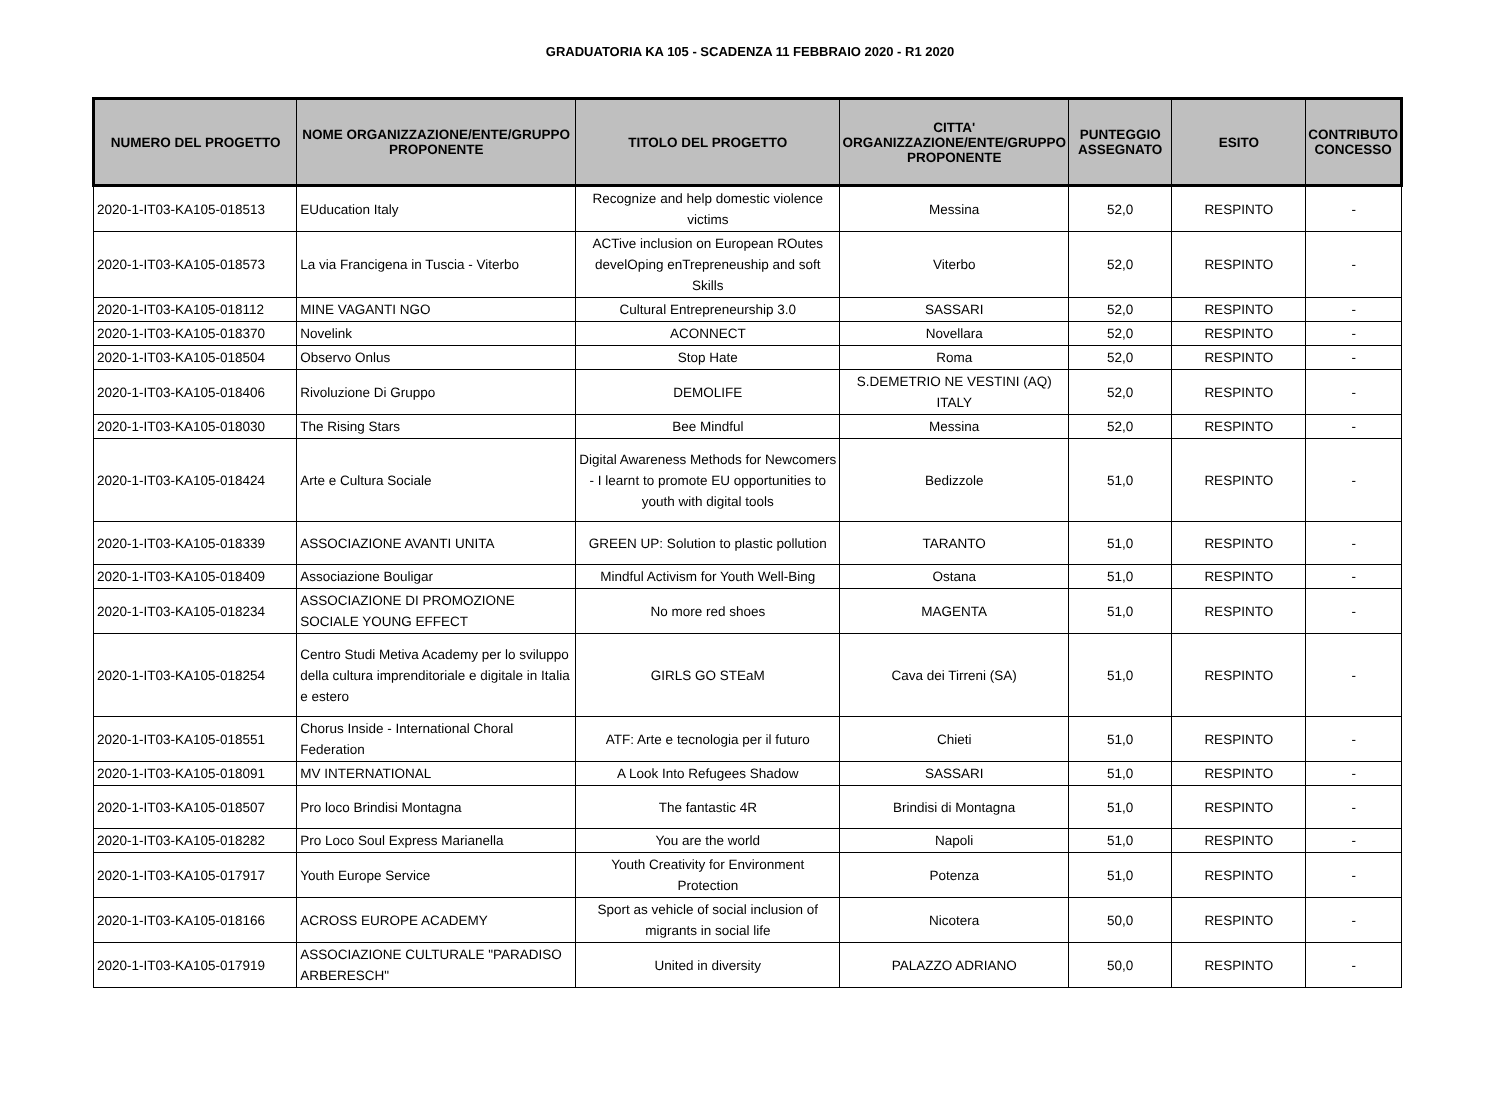GRADUATORIA KA 105 - SCADENZA 11 FEBBRAIO 2020 - R1 2020
| NUMERO DEL PROGETTO | NOME ORGANIZZAZIONE/ENTE/GRUPPO PROPONENTE | TITOLO DEL PROGETTO | CITTA' ORGANIZZAZIONE/ENTE/GRUPPO PROPONENTE | PUNTEGGIO ASSEGNATO | ESITO | CONTRIBUTO CONCESSO |
| --- | --- | --- | --- | --- | --- | --- |
| 2020-1-IT03-KA105-018513 | EUducation Italy | Recognize and help domestic violence victims | Messina | 52,0 | RESPINTO | - |
| 2020-1-IT03-KA105-018573 | La via Francigena in Tuscia - Viterbo | ACTive inclusion on European ROutes develOping enTrepreneuship and soft Skills | Viterbo | 52,0 | RESPINTO | - |
| 2020-1-IT03-KA105-018112 | MINE VAGANTI NGO | Cultural Entrepreneurship 3.0 | SASSARI | 52,0 | RESPINTO | - |
| 2020-1-IT03-KA105-018370 | Novelink | ACONNECT | Novellara | 52,0 | RESPINTO | - |
| 2020-1-IT03-KA105-018504 | Observo Onlus | Stop Hate | Roma | 52,0 | RESPINTO | - |
| 2020-1-IT03-KA105-018406 | Rivoluzione Di Gruppo | DEMOLIFE | S.DEMETRIO NE VESTINI (AQ) ITALY | 52,0 | RESPINTO | - |
| 2020-1-IT03-KA105-018030 | The Rising Stars | Bee Mindful | Messina | 52,0 | RESPINTO | - |
| 2020-1-IT03-KA105-018424 | Arte e Cultura Sociale | Digital Awareness Methods for Newcomers - I learnt to promote EU opportunities to youth with digital tools | Bedizzole | 51,0 | RESPINTO | - |
| 2020-1-IT03-KA105-018339 | ASSOCIAZIONE AVANTI UNITA | GREEN UP: Solution to plastic pollution | TARANTO | 51,0 | RESPINTO | - |
| 2020-1-IT03-KA105-018409 | Associazione Bouligar | Mindful Activism for Youth Well-Bing | Ostana | 51,0 | RESPINTO | - |
| 2020-1-IT03-KA105-018234 | ASSOCIAZIONE DI PROMOZIONE SOCIALE YOUNG EFFECT | No more red shoes | MAGENTA | 51,0 | RESPINTO | - |
| 2020-1-IT03-KA105-018254 | Centro Studi Metiva Academy per lo sviluppo della cultura imprenditoriale e digitale in Italia e estero | GIRLS GO STEaM | Cava dei Tirreni (SA) | 51,0 | RESPINTO | - |
| 2020-1-IT03-KA105-018551 | Chorus Inside - International Choral Federation | ATF: Arte e tecnologia per il futuro | Chieti | 51,0 | RESPINTO | - |
| 2020-1-IT03-KA105-018091 | MV INTERNATIONAL | A Look Into Refugees Shadow | SASSARI | 51,0 | RESPINTO | - |
| 2020-1-IT03-KA105-018507 | Pro loco Brindisi Montagna | The fantastic 4R | Brindisi di Montagna | 51,0 | RESPINTO | - |
| 2020-1-IT03-KA105-018282 | Pro Loco Soul Express Marianella | You are the world | Napoli | 51,0 | RESPINTO | - |
| 2020-1-IT03-KA105-017917 | Youth Europe Service | Youth Creativity for Environment Protection | Potenza | 51,0 | RESPINTO | - |
| 2020-1-IT03-KA105-018166 | ACROSS EUROPE ACADEMY | Sport as vehicle of social inclusion of migrants in social life | Nicotera | 50,0 | RESPINTO | - |
| 2020-1-IT03-KA105-017919 | ASSOCIAZIONE CULTURALE "PARADISO ARBERESCH" | United in diversity | PALAZZO ADRIANO | 50,0 | RESPINTO | - |